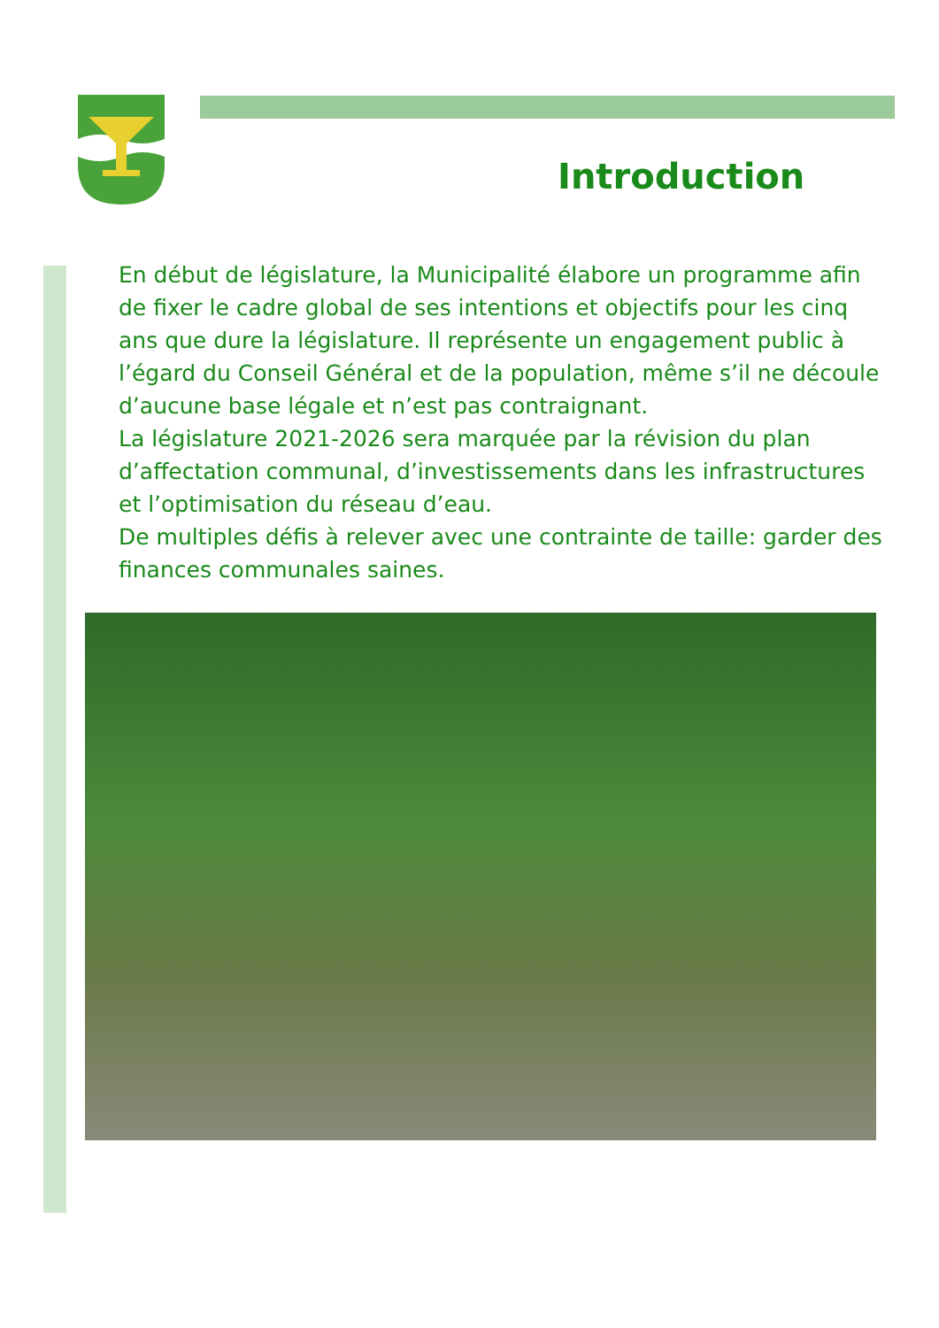Introduction
En début de législature, la Municipalité élabore un programme afin de fixer le cadre global de ses intentions et objectifs pour les cinq ans que dure la législature. Il représente un engagement public à l’égard du Conseil Général et de la population, même s’il ne découle d’aucune base légale et n’est pas contraignant.
La législature 2021-2026 sera marquée par la révision du plan d’affectation communal, d’investissements dans les infrastructures et l’optimisation du réseau d’eau.
De multiples défis à relever avec une contrainte de taille: garder des finances communales saines.